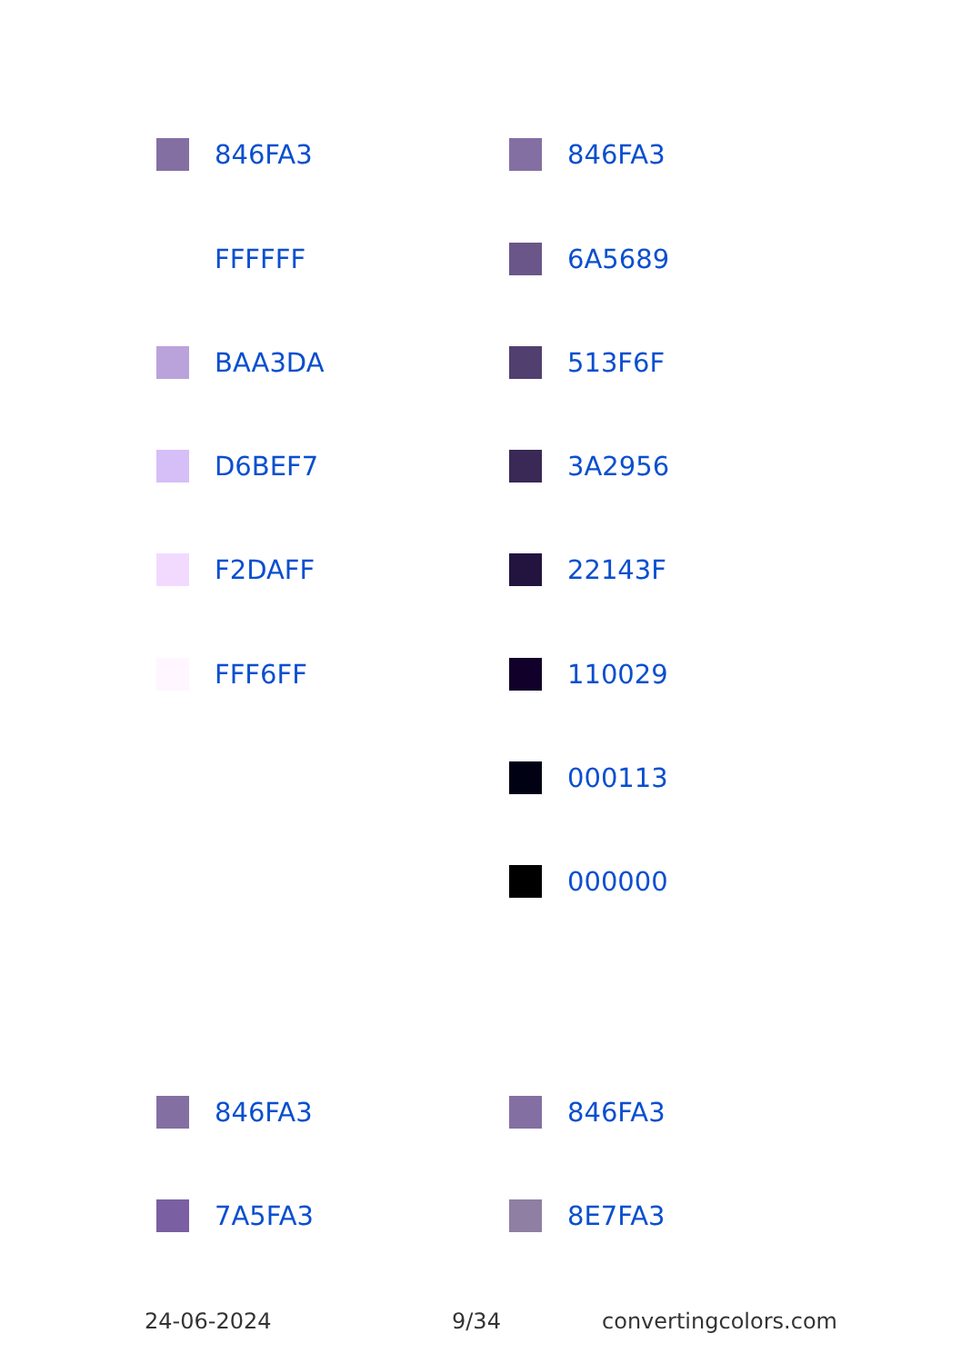846FA3 846FA3
FFFFFF 6A5689
BAA3DA 513F6F
D6BEF7 3A2956
F2DAFF 22143F
FFF6FF 110029
000113
000000
846FA3 846FA3
7A5FA3 8E7FA3
24-06-2024 9/34 convertingcolors.com